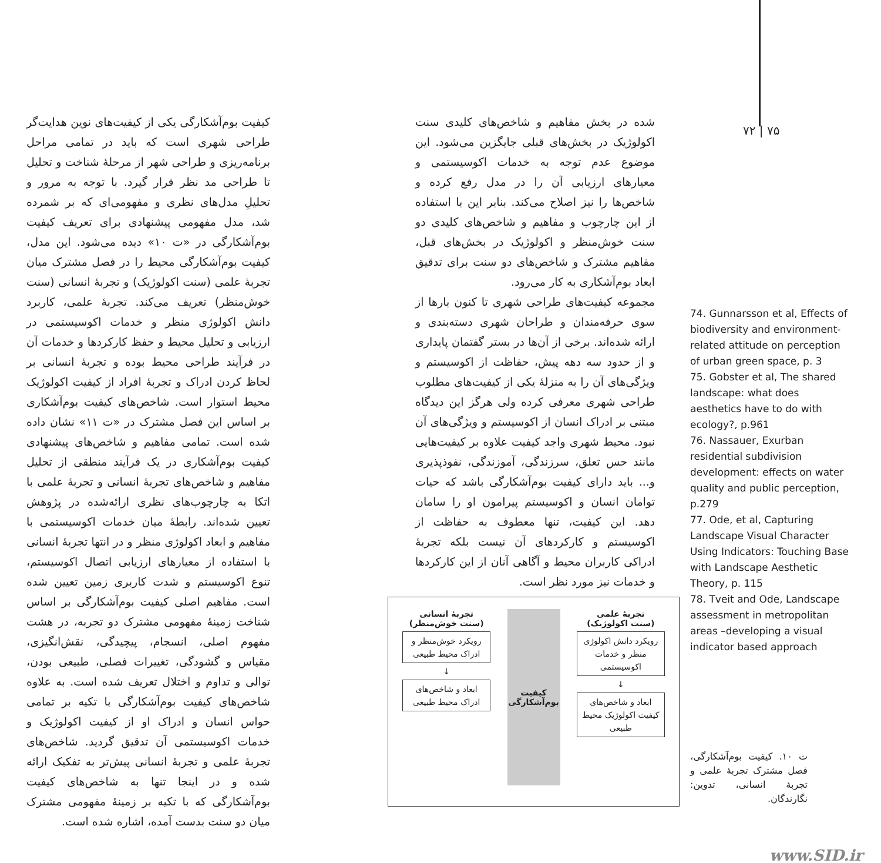۷۲ | ۷۵
شده در بخش مفاهیم و شاخص‌های کلیدی سنت اکولوژیک در بخش‌های قبلی جایگزین می‌شود. این موضوع عدم توجه به خدمات اکوسیستمی و معیارهای ارزیابی آن را در مدل رفع کرده و شاخص‌ها را نیز اصلاح می‌کند. بنابر این با استفاده از این چارچوب و مفاهیم و شاخص‌های کلیدی دو سنت خوش‌منظر و اکولوژیک در بخش‌های قبل، مفاهیم مشترک و شاخص‌های دو سنت برای تدقیق ابعاد بوم‌آشکاری به کار می‌رود.
مجموعه کیفیت‌های طراحی شهری تا کنون بارها از سوی حرفه‌مندان و طراحان شهری دسته‌بندی و ارائه شده‌اند. برخی از آن‌ها در بستر گفتمان پایداری و از حدود سه دهه پیش، حفاظت از اکوسیستم و ویژگی‌های آن را به منزلهٔ یکی از کیفیت‌های مطلوب طراحی شهری معرفی کرده ولی هرگز این دیدگاه مبتنی بر ادراک انسان از اکوسیستم و ویژگی‌های آن نبود. محیط شهری واجد کیفیت علاوه بر کیفیت‌هایی مانند حس تعلق، سرزندگی، آموزندگی، نفوذپذیری و... باید دارای کیفیت بوم‌آشکارگی باشد که حیات توامان انسان و اکوسیستم پیرامون او را سامان دهد. این کیفیت، تنها معطوف به حفاظت از اکوسیستم و کارکردهای آن نیست بلکه تجربهٔ ادراکی کاربران محیط و آگاهی آنان از این کارکردها و خدمات نیز مورد نظر است.
کیفیت بوم‌آشکارگی یکی از کیفیت‌های نوین هدایت‌گر طراحی شهری است که باید در تمامی مراحل برنامه‌ریزی و طراحی شهر از مرحلهٔ شناخت و تحلیل تا طراحی مد نظر قرار گیرد. با توجه به مرور و تحلیلِ مدل‌های نظری و مفهومی‌ای که بر شمرده شد، مدل مفهومی پیشنهادی برای تعریف کیفیت بوم‌آشکارگی در «ت ۱۰» دیده می‌شود. این مدل، کیفیت بوم‌آشکارگی محیط را در فصل مشترک میان تجربهٔ علمی (سنت اکولوژیک) و تجربهٔ انسانی (سنت خوش‌منظر) تعریف می‌کند. تجربهٔ علمی، کاربرد دانش اکولوژی منظر و خدمات اکوسیستمی در ارزیابی و تحلیل محیط و حفظ کارکردها و خدمات آن در فرآیند طراحی محیط بوده و تجربهٔ انسانی بر لحاظ کردن ادراک و تجربهٔ افراد از کیفیت اکولوژیک محیط استوار است. شاخص‌های کیفیت بوم‌آشکاری بر اساس این فصل مشترک در «ت ۱۱» نشان داده شده است. تمامی مفاهیم و شاخص‌های پیشنهادی کیفیت بوم‌آشکاری در یک فرآیند منطقی از تحلیل مفاهیم و شاخص‌های تجربهٔ انسانی و تجربهٔ علمی با اتکا به چارچوب‌های نظری ارائه‌شده در پژوهش تعیین شده‌اند. رابطهٔ میان خدمات اکوسیستمی با مفاهیم و ابعاد اکولوژی منظر و در انتها تجربهٔ انسانی با استفاده از معیارهای ارزیابی اتصال اکوسیستم، تنوع اکوسیستم و شدت کاربری زمین تعیین شده است. مفاهیم اصلی کیفیت بوم‌آشکارگی بر اساس شناخت زمینهٔ مفهومی مشترک دو تجربه، در هشت مفهوم اصلی، انسجام، پیچیدگی، نقش‌انگیزی، مقیاس و گشودگی، تغییرات فصلی، طبیعی بودن، توالی و تداوم و اختلال تعریف شده است. به علاوه شاخص‌های کیفیت بوم‌آشکارگی با تکیه بر تمامی حواس انسان و ادراک او از کیفیت اکولوژیک و خدمات اکوسیستمی آن تدقیق گردید. شاخص‌های تجربهٔ علمی و تجربهٔ انسانی پیش‌تر به تفکیک ارائه شده و در اینجا تنها به شاخص‌های کیفیت بوم‌آشکارگی که با تکیه بر زمینهٔ مفهومی مشترک میان دو سنت بدست آمده، اشاره شده است.
74. Gunnarsson et al, Effects of biodiversity and environment-related attitude on perception of urban green space, p. 3
75. Gobster et al, The shared landscape: what does aesthetics have to do with ecology?, p.961
76. Nassauer, Exurban residential subdivision development: effects on water quality and public perception, p.279
77. Ode, et al, Capturing Landscape Visual Character Using Indicators: Touching Base with Landscape Aesthetic Theory, p. 115
78. Tveit and Ode, Landscape assessment in metropolitan areas –developing a visual indicator based approach
تجربهٔ علمی
(سنت اکولوژیک)
رویکرد دانش اکولوژی منظر و خدمات اکوسیستمی
↓
ابعاد و شاخص‌های کیفیت اکولوژیک محیط طبیعی
کیفیت
بوم‌آشکارگی
تجربهٔ انسانی
(سنت خوش‌منظر)
رویکرد خوش‌منظر و ادراک محیط طبیعی
↓
ابعاد و شاخص‌های ادراک محیط طبیعی
ت ۱۰. کیفیت بوم‌آشکارگی، فصل مشترک تجربهٔ علمی و تجربهٔ انسانی، تدوین: نگارندگان.
www.SID.ir